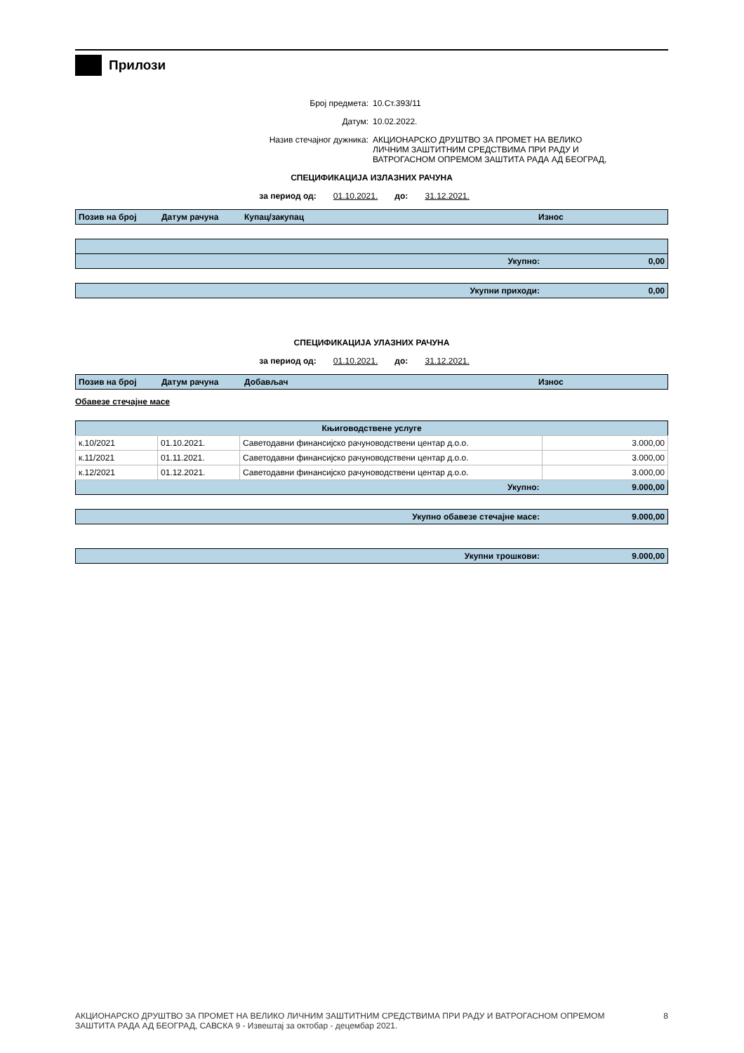Прилози
Број предмета: 10.Ст.393/11
Датум: 10.02.2022.
Назив стечајног дужника: АКЦИОНАРСКО ДРУШТВО ЗА ПРОМЕТ НА ВЕЛИКО
ЛИЧНИМ ЗАШТИТНИМ СРЕДСТВИМА ПРИ РАДУ И
ВАТРОГАСНОМ ОПРЕМОМ ЗАШТИТА РАДА АД БЕОГРАД,
СПЕЦИФИКАЦИЈА ИЗЛАЗНИХ РАЧУНА
за период од: 01.10.2021. до: 31.12.2021.
| Позив на број | Датум рачуна | Купац/закупац | Износ |
| --- | --- | --- | --- |
| Укупно: | 0,00 |
| --- | --- |
| Укупни приходи: | 0,00 |
| --- | --- |
СПЕЦИФИКАЦИЈА УЛАЗНИХ РАЧУНА
за период од: 01.10.2021. до: 31.12.2021.
| Позив на број | Датум рачуна | Добављач | Износ |
| --- | --- | --- | --- |
Обавезе стечајне масе
| Књиговодствене услуге | | | |
| --- | --- | --- | --- |
| к.10/2021 | 01.10.2021. | Саветодавни финансијско рачуноводствени центар д.о.о. | 3.000,00 |
| к.11/2021 | 01.11.2021. | Саветодавни финансијско рачуноводствени центар д.о.о. | 3.000,00 |
| к.12/2021 | 01.12.2021. | Саветодавни финансијско рачуноводствени центар д.о.о. | 3.000,00 |
| Укупно: | | | 9.000,00 |
| Укупно обавезе стечајне масе: | 9.000,00 |
| --- | --- |
| Укупни трошкови: | 9.000,00 |
| --- | --- |
АКЦИОНАРСКО ДРУШТВО ЗА ПРОМЕТ НА ВЕЛИКО ЛИЧНИМ ЗАШТИТНИМ СРЕДСТВИМА ПРИ РАДУ И ВАТРОГАСНОМ ОПРЕМОМ
ЗАШТИТА РАДА АД БЕОГРАД, САВСКА 9 - Извештај за октобар - децембар 2021. 8